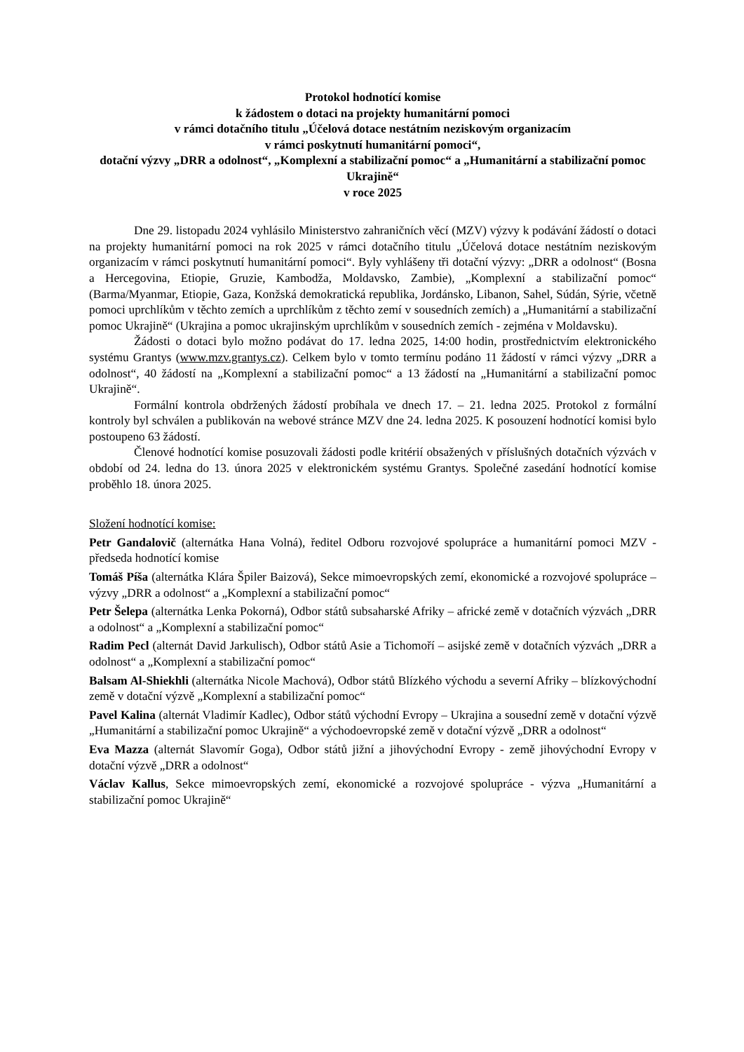Protokol hodnotící komise
k žádostem o dotaci na projekty humanitární pomoci
v rámci dotačního titulu „Účelová dotace nestátním neziskovým organizacím
v rámci poskytnutí humanitární pomoci“,
dotační výzvy „DRR a odolnost“, „Komplexní a stabilizační pomoc“ a „Humanitární a stabilizační pomoc Ukrajině“
v roce 2025
Dne 29. listopadu 2024 vyhlásilo Ministerstvo zahraničních věcí (MZV) výzvy k podávání žádostí o dotaci na projekty humanitární pomoci na rok 2025 v rámci dotačního titulu „Účelová dotace nestátním neziskovým organizacím v rámci poskytnutí humanitární pomoci“. Byly vyhlášeny tři dotační výzvy: „DRR a odolnost“ (Bosna a Hercegovina, Etiopie, Gruzie, Kambodža, Moldavsko, Zambie), „Komplexní a stabilizační pomoc“ (Barma/Myanmar, Etiopie, Gaza, Konžská demokratická republika, Jordánsko, Libanon, Sahel, Súdán, Sýrie, včetně pomoci uprchlíkům v těchto zemích a uprchlíkům z těchto zemí v sousedních zemích) a „Humanitární a stabilizační pomoc Ukrajině“ (Ukrajina a pomoc ukrajinským uprchlíkům v sousedních zemích - zejména v Moldavsku).
Žádosti o dotaci bylo možno podávat do 17. ledna 2025, 14:00 hodin, prostřednictvím elektronického systému Grantys (www.mzv.grantys.cz). Celkem bylo v tomto termínu podáno 11 žádostí v rámci výzvy „DRR a odolnost“, 40 žádostí na „Komplexní a stabilizační pomoc“ a 13 žádostí na „Humanitární a stabilizační pomoc Ukrajině“.
Formální kontrola obdržených žádostí probíhala ve dnech 17. – 21. ledna 2025. Protokol z formální kontroly byl schválen a publikován na webové stránce MZV dne 24. ledna 2025. K posouzení hodnotící komisi bylo postoupeno 63 žádostí.
Členové hodnotící komise posuzovali žádosti podle kritérií obsažených v příslušných dotačních výzvách v období od 24. ledna do 13. února 2025 v elektronickém systému Grantys. Společné zasedání hodnotící komise proběhlo 18. února 2025.
Složení hodnotící komise:
Petr Gandalovič (alternátka Hana Volná), ředitel Odboru rozvojové spolupráce a humanitární pomoci MZV - předseda hodnotící komise
Tomáš Píša (alternátka Klára Špiler Baizová), Sekce mimoevropských zemí, ekonomické a rozvojové spolupráce – výzvy „DRR a odolnost“ a „Komplexní a stabilizační pomoc“
Petr Šelepa (alternátka Lenka Pokorná), Odbor států subsaharské Afriky – africké země v dotačních výzvách „DRR a odolnost“ a „Komplexní a stabilizační pomoc“
Radim Pecl (alternát David Jarkulisch), Odbor států Asie a Tichomoří – asijské země v dotačních výzvách „DRR a odolnost“ a „Komplexní a stabilizační pomoc“
Balsam Al-Shiekhli (alternátka Nicole Machová), Odbor států Blízkého východu a severní Afriky – blízkovýchodní země v dotační výzvě „Komplexní a stabilizační pomoc“
Pavel Kalina (alternát Vladimír Kadlec), Odbor států východní Evropy – Ukrajina a sousední země v dotační výzvě „Humanitární a stabilizační pomoc Ukrajině“ a východoevropské země v dotační výzvě „DRR a odolnost“
Eva Mazza (alternát Slavomír Goga), Odbor států jižní a jihovýchodní Evropy - země jihovýchodní Evropy v dotační výzvě „DRR a odolnost“
Václav Kallus, Sekce mimoevropských zemí, ekonomické a rozvojové spolupráce - výzva „Humanitární a stabilizační pomoc Ukrajině“